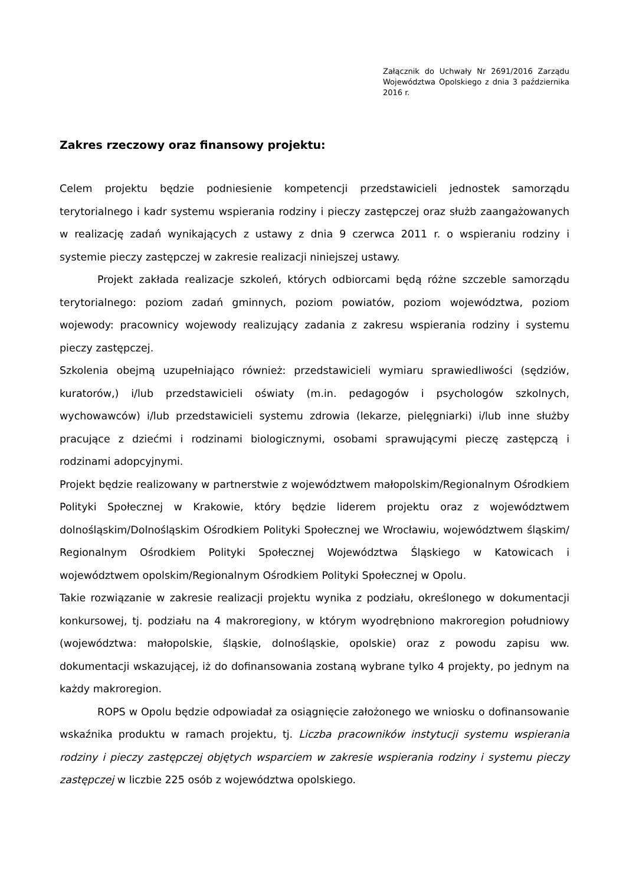Załącznik do Uchwały Nr 2691/2016 Zarządu Województwa Opolskiego z dnia 3 października 2016 r.
Zakres rzeczowy oraz finansowy projektu:
Celem projektu będzie podniesienie kompetencji przedstawicieli jednostek samorządu terytorialnego i kadr systemu wspierania rodziny i pieczy zastępczej oraz służb zaangażowanych w realizację zadań wynikających z ustawy z dnia 9 czerwca 2011 r. o wspieraniu rodziny i systemie pieczy zastępczej w zakresie realizacji niniejszej ustawy.
Projekt zakłada realizacje szkoleń, których odbiorcami będą różne szczeble samorządu terytorialnego: poziom zadań gminnych, poziom powiatów, poziom województwa, poziom wojewody: pracownicy wojewody realizujący zadania z zakresu wspierania rodziny i systemu pieczy zastępczej.
Szkolenia obejmą uzupełniająco również: przedstawicieli wymiaru sprawiedliwości (sędziów, kuratorów,) i/lub przedstawicieli oświaty (m.in. pedagogów i psychologów szkolnych, wychowawców) i/lub przedstawicieli systemu zdrowia (lekarze, pielęgniarki) i/lub inne służby pracujące z dziećmi i rodzinami biologicznymi, osobami sprawującymi pieczę zastępczą i rodzinami adopcyjnymi.
Projekt będzie realizowany w partnerstwie z województwem małopolskim/Regionalnym Ośrodkiem Polityki Społecznej w Krakowie, który będzie liderem projektu oraz z województwem dolnośląskim/Dolnośląskim Ośrodkiem Polityki Społecznej we Wrocławiu, województwem śląskim/ Regionalnym Ośrodkiem Polityki Społecznej Województwa Śląskiego w Katowicach i województwem opolskim/Regionalnym Ośrodkiem Polityki Społecznej w Opolu.
Takie rozwiązanie w zakresie realizacji projektu wynika z podziału, określonego w dokumentacji konkursowej, tj. podziału na 4 makroregiony, w którym wyodrębniono makroregion południowy (województwa: małopolskie, śląskie, dolnośląskie, opolskie) oraz z powodu zapisu ww. dokumentacji wskazującej, iż do dofinansowania zostaną wybrane tylko 4 projekty, po jednym na każdy makroregion.
ROPS w Opolu będzie odpowiadał za osiągnięcie założonego we wniosku o dofinansowanie wskaźnika produktu w ramach projektu, tj. Liczba pracowników instytucji systemu wspierania rodziny i pieczy zastępczej objętych wsparciem w zakresie wspierania rodziny i systemu pieczy zastępczej w liczbie 225 osób z województwa opolskiego.